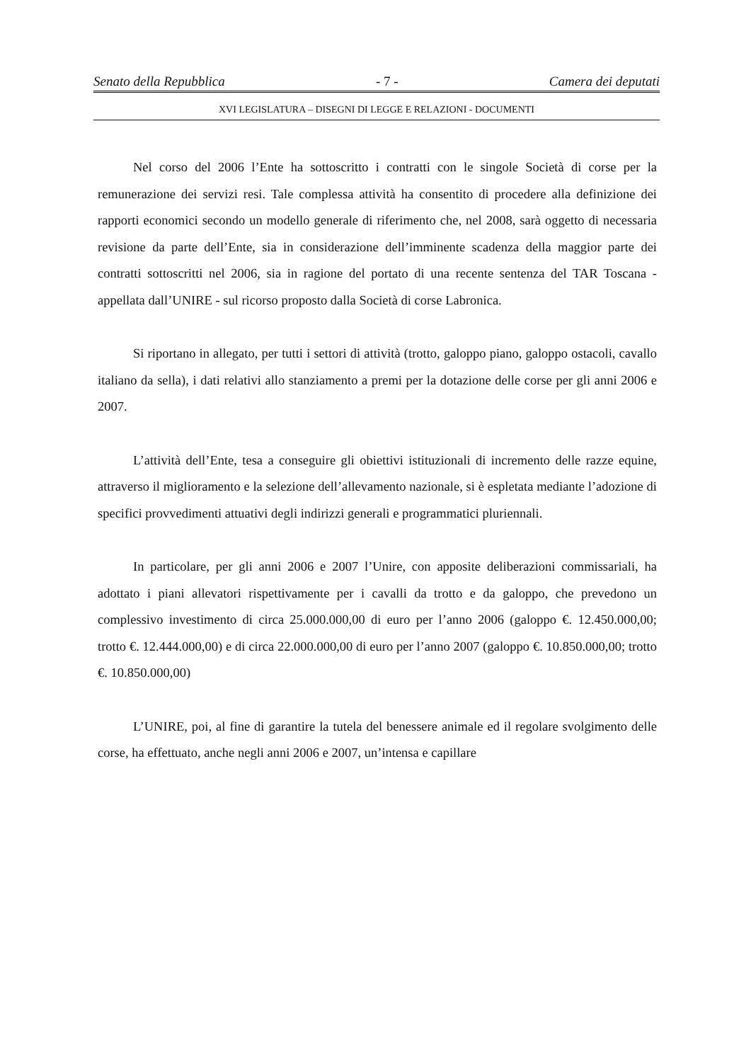Senato della Repubblica - 7 - Camera dei deputati
XVI LEGISLATURA – DISEGNI DI LEGGE E RELAZIONI - DOCUMENTI
Nel corso del 2006 l’Ente ha sottoscritto i contratti con le singole Società di corse per la remunerazione dei servizi resi. Tale complessa attività ha consentito di procedere alla definizione dei rapporti economici secondo un modello generale di riferimento che, nel 2008, sarà oggetto di necessaria revisione da parte dell’Ente, sia in considerazione dell’imminente scadenza della maggior parte dei contratti sottoscritti nel 2006, sia in ragione del portato di una recente sentenza del TAR Toscana - appellata dall’UNIRE - sul ricorso proposto dalla Società di corse Labronica.
Si riportano in allegato, per tutti i settori di attività (trotto, galoppo piano, galoppo ostacoli, cavallo italiano da sella), i dati relativi allo stanziamento a premi per la dotazione delle corse per gli anni 2006 e 2007.
L’attività dell’Ente, tesa a conseguire gli obiettivi istituzionali di incremento delle razze equine, attraverso il miglioramento e la selezione dell’allevamento nazionale, si è espletata mediante l’adozione di specifici provvedimenti attuativi degli indirizzi generali e programmatici pluriennali.
In particolare, per gli anni 2006 e 2007 l’Unire, con apposite deliberazioni commissariali, ha adottato i piani allevatori rispettivamente per i cavalli da trotto e da galoppo, che prevedono un complessivo investimento di circa 25.000.000,00 di euro per l’anno 2006 (galoppo €. 12.450.000,00; trotto €. 12.444.000,00) e di circa 22.000.000,00 di euro per l’anno 2007 (galoppo €. 10.850.000,00; trotto €. 10.850.000,00)
L’UNIRE, poi, al fine di garantire la tutela del benessere animale ed il regolare svolgimento delle corse, ha effettuato, anche negli anni 2006 e 2007, un’intensa e capillare